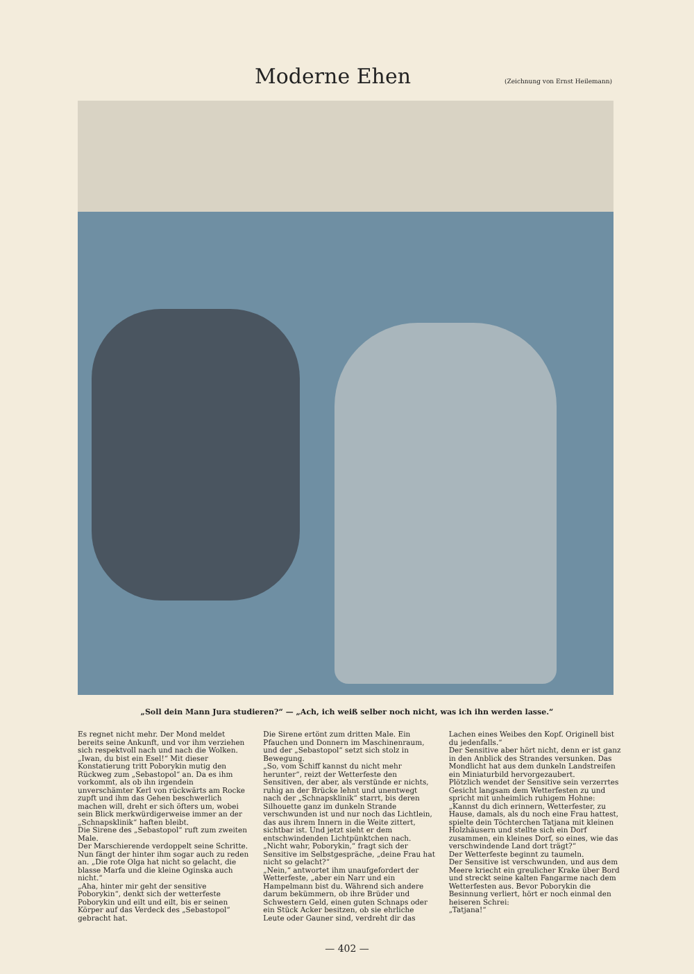Moderne Ehen
(Zeichnung von Ernst Heilemann)
„Soll dein Mann Jura studieren?“ — „Ach, ich weiß selber noch nicht, was ich ihn werden lasse.“
Es regnet nicht mehr. Der Mond meldet bereits seine Ankunft, und vor ihm verziehen sich respektvoll nach und nach die Wolken.
„Iwan, du bist ein Esel!“ Mit dieser Konstatierung tritt Poborykin mutig den Rückweg zum „Sebastopol“ an. Da es ihm vorkommt, als ob ihn irgendein unverschämter Kerl von rückwärts am Rocke zupft und ihm das Gehen beschwerlich machen will, dreht er sich öfters um, wobei sein Blick merkwürdigerweise immer an der „Schnapsklinik“ haften bleibt.
Die Sirene des „Sebastopol“ ruft zum zweiten Male.
Der Marschierende verdoppelt seine Schritte. Nun fängt der hinter ihm sogar auch zu reden an. „Die rote Olga hat nicht so gelacht, die blasse Marfa und die kleine Oginska auch nicht.“
„Aha, hinter mir geht der sensitive Poborykin“, denkt sich der wetterfeste Poborykin und eilt und eilt, bis er seinen Körper auf das Verdeck des „Sebastopol“ gebracht hat.
Die Sirene ertönt zum dritten Male. Ein Pfauchen und Donnern im Maschinenraum, und der „Sebastopol“ setzt sich stolz in Bewegung.
„So, vom Schiff kannst du nicht mehr herunter“, reizt der Wetterfeste den Sensitiven, der aber, als verstünde er nichts, ruhig an der Brücke lehnt und unentwegt nach der „Schnapsklinik“ starrt, bis deren Silhouette ganz im dunkeln Strande verschwunden ist und nur noch das Lichtlein, das aus ihrem Innern in die Weite zittert, sichtbar ist. Und jetzt sieht er dem entschwindenden Lichtpünktchen nach.
„Nicht wahr, Poborykin,“ fragt sich der Sensitive im Selbstgespräche, „deine Frau hat nicht so gelacht?“
„Nein,“ antwortet ihm unaufgefordert der Wetterfeste, „aber ein Narr und ein Hampelmann bist du. Während sich andere darum bekümmern, ob ihre Brüder und Schwestern Geld, einen guten Schnaps oder ein Stück Acker besitzen, ob sie ehrliche Leute oder Gauner sind, verdreht dir das
Lachen eines Weibes den Kopf. Originell bist du jedenfalls.“
Der Sensitive aber hört nicht, denn er ist ganz in den Anblick des Strandes versunken. Das Mondlicht hat aus dem dunkeln Landstreifen ein Miniaturbild hervorgezaubert.
Plötzlich wendet der Sensitive sein verzerrtes Gesicht langsam dem Wetterfesten zu und spricht mit unheimlich ruhigem Hohne:
„Kannst du dich erinnern, Wetterfester, zu Hause, damals, als du noch eine Frau hattest, spielte dein Töchterchen Tatjana mit kleinen Holzhäusern und stellte sich ein Dorf zusammen, ein kleines Dorf, so eines, wie das verschwindende Land dort trägt?“
Der Wetterfeste beginnt zu taumeln.
Der Sensitive ist verschwunden, und aus dem Meere kriecht ein greulicher Krake über Bord und streckt seine kalten Fangarme nach dem Wetterfesten aus. Bevor Poborykin die Besinnung verliert, hört er noch einmal den heiseren Schrei:
„Tatjana!“
— 402 —